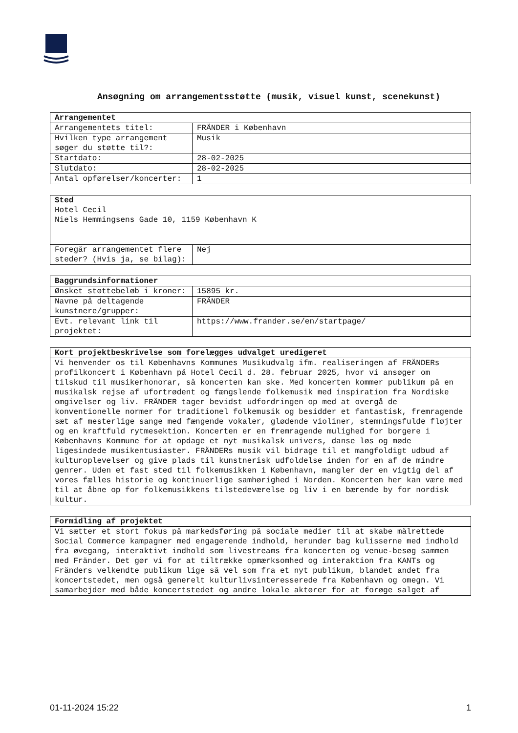Ansøgning om arrangementsstøtte (musik, visuel kunst, scenekunst)
| Arrangementet | |
| --- | --- |
| Arrangementets titel: | FRÄNDER i København |
| Hvilken type arrangement søger du støtte til?: | Musik |
| Startdato: | 28-02-2025 |
| Slutdato: | 28-02-2025 |
| Antal opførelser/koncerter: | 1 |
| Sted Hotel Cecil Niels Hemmingsens Gade 10, 1159 København K | |
| Foregår arrangementet flere steder? (Hvis ja, se bilag): | Nej |
| Baggrundsinformationer | |
| --- | --- |
| Ønsket støttebeløb i kroner: | 15895 kr. |
| Navne på deltagende kunstnere/grupper: | FRÄNDER |
| Evt. relevant link til projektet: | https://www.frander.se/en/startpage/ |
| Kort projektbeskrivelse som forelægges udvalget uredigeret |
| --- |
| Vi henvender os til Københavns Kommunes Musikudvalg ifm. realiseringen af FRÄNDERs profilkoncert i København på Hotel Cecil d. 28. februar 2025, hvor vi ansøger om tilskud til musikerhonorar, så koncerten kan ske. Med koncerten kommer publikum på en musikalsk rejse af ufortrødent og fængslende folkemusik med inspiration fra Nordiske omgivelser og liv. FRÄNDER tager bevidst udfordringen op med at overgå de konventionelle normer for traditionel folkemusik og besidder et fantastisk, fremragende sæt af mesterlige sange med fængende vokaler, glødende violiner, stemningsfulde fløjter og en kraftfuld rytmesektion. Koncerten er en fremragende mulighed for borgere i Københavns Kommune for at opdage et nyt musikalsk univers, danse løs og møde ligesindede musikentusiaster. FRÄNDERs musik vil bidrage til et mangfoldigt udbud af kulturoplevelser og give plads til kunstnerisk udfoldelse inden for en af de mindre genrer. Uden et fast sted til folkemusikken i København, mangler der en vigtig del af vores fælles historie og kontinuerlige samhørighed i Norden. Koncerten her kan være med til at åbne op for folkemusikkens tilstedeværelse og liv i en bærende by for nordisk kultur. |
| Formidling af projektet |
| --- |
| Vi sætter et stort fokus på markedsføring på sociale medier til at skabe målrettede Social Commerce kampagner med engagerende indhold, herunder bag kulisserne med indhold fra øvegang, interaktivt indhold som livestreams fra koncerten og venue-besøg sammen med Fränder. Det gør vi for at tiltrække opmærksomhed og interaktion fra KANTs og Fränders velkendte publikum lige så vel som fra et nyt publikum, blandet andet fra koncertstedet, men også generelt kulturlivsinteresserede fra København og omegn. Vi samarbejder med både koncertstedet og andre lokale aktører for at forøge salget af |
01-11-2024 15:22 1